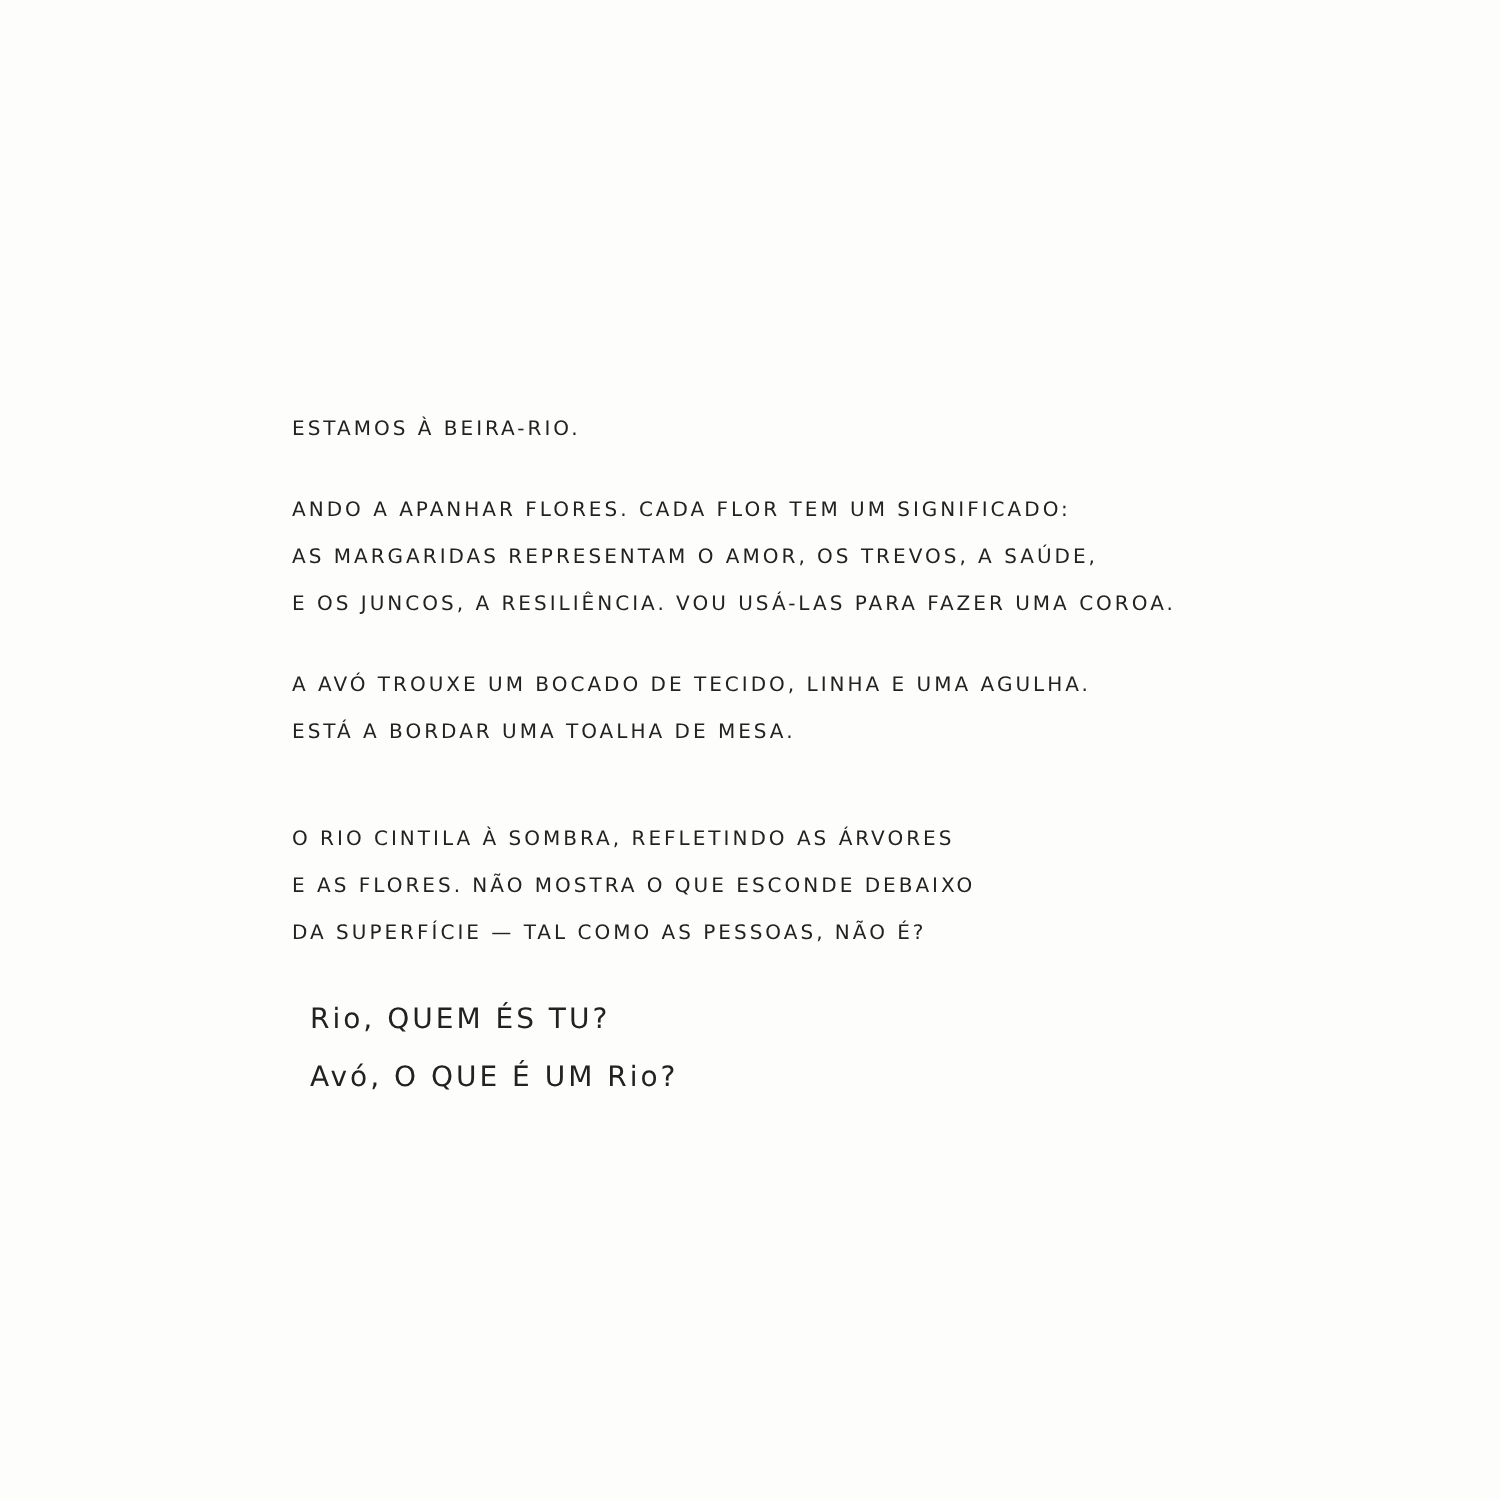ESTAMOS À BEIRA-RIO.
ANDO A APANHAR FLORES. CADA FLOR TEM UM SIGNIFICADO:
AS MARGARIDAS REPRESENTAM O AMOR, OS TREVOS, A SAÚDE,
E OS JUNCOS, A RESILIÊNCIA. VOU USÁ-LAS PARA FAZER UMA COROA.
A AVÓ TROUXE UM BOCADO DE TECIDO, LINHA E UMA AGULHA.
ESTÁ A BORDAR UMA TOALHA DE MESA.
O RIO CINTILA À SOMBRA, REFLETINDO AS ÁRVORES
E AS FLORES. NÃO MOSTRA O QUE ESCONDE DEBAIXO
DA SUPERFÍCIE — TAL COMO AS PESSOAS, NÃO É?
Rio, QUEM ÉS TU?
Avó, O QUE É UM Rio?